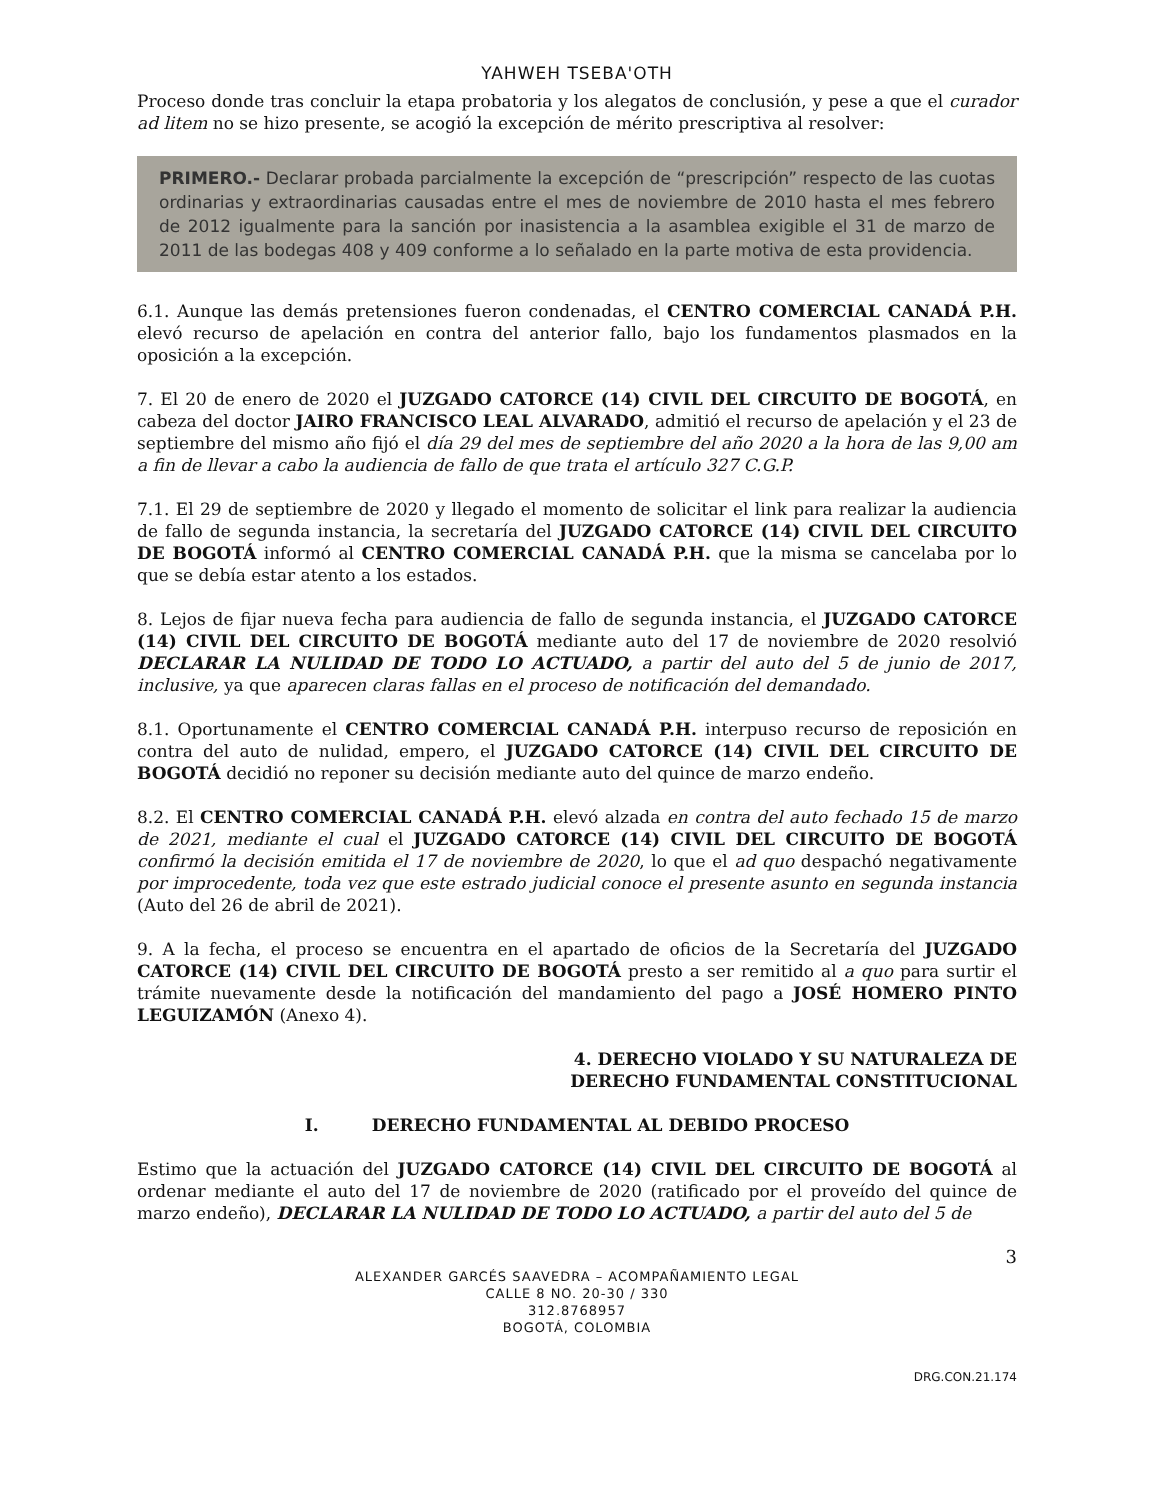YAHWEH TSEBA'OTH
Proceso donde tras concluir la etapa probatoria y los alegatos de conclusión, y pese a que el curador ad litem no se hizo presente, se acogió la excepción de mérito prescriptiva al resolver:
PRIMERO.- Declarar probada parcialmente la excepción de “prescripción” respecto de las cuotas ordinarias y extraordinarias causadas entre el mes de noviembre de 2010 hasta el mes febrero de 2012 igualmente para la sanción por inasistencia a la asamblea exigible el 31 de marzo de 2011 de las bodegas 408 y 409 conforme a lo señalado en la parte motiva de esta providencia.
6.1. Aunque las demás pretensiones fueron condenadas, el CENTRO COMERCIAL CANADÁ P.H. elevó recurso de apelación en contra del anterior fallo, bajo los fundamentos plasmados en la oposición a la excepción.
7. El 20 de enero de 2020 el JUZGADO CATORCE (14) CIVIL DEL CIRCUITO DE BOGOTÁ, en cabeza del doctor JAIRO FRANCISCO LEAL ALVARADO, admitió el recurso de apelación y el 23 de septiembre del mismo año fijó el día 29 del mes de septiembre del año 2020 a la hora de las 9,00 am a fin de llevar a cabo la audiencia de fallo de que trata el artículo 327 C.G.P.
7.1. El 29 de septiembre de 2020 y llegado el momento de solicitar el link para realizar la audiencia de fallo de segunda instancia, la secretaría del JUZGADO CATORCE (14) CIVIL DEL CIRCUITO DE BOGOTÁ informó al CENTRO COMERCIAL CANADÁ P.H. que la misma se cancelaba por lo que se debía estar atento a los estados.
8. Lejos de fijar nueva fecha para audiencia de fallo de segunda instancia, el JUZGADO CATORCE (14) CIVIL DEL CIRCUITO DE BOGOTÁ mediante auto del 17 de noviembre de 2020 resolvió DECLARAR LA NULIDAD DE TODO LO ACTUADO, a partir del auto del 5 de junio de 2017, inclusive, ya que aparecen claras fallas en el proceso de notificación del demandado.
8.1. Oportunamente el CENTRO COMERCIAL CANADÁ P.H. interpuso recurso de reposición en contra del auto de nulidad, empero, el JUZGADO CATORCE (14) CIVIL DEL CIRCUITO DE BOGOTÁ decidió no reponer su decisión mediante auto del quince de marzo endeño.
8.2. El CENTRO COMERCIAL CANADÁ P.H. elevó alzada en contra del auto fechado 15 de marzo de 2021, mediante el cual el JUZGADO CATORCE (14) CIVIL DEL CIRCUITO DE BOGOTÁ confirmó la decisión emitida el 17 de noviembre de 2020, lo que el ad quo despachó negativamente por improcedente, toda vez que este estrado judicial conoce el presente asunto en segunda instancia (Auto del 26 de abril de 2021).
9. A la fecha, el proceso se encuentra en el apartado de oficios de la Secretaría del JUZGADO CATORCE (14) CIVIL DEL CIRCUITO DE BOGOTÁ presto a ser remitido al a quo para surtir el trámite nuevamente desde la notificación del mandamiento del pago a JOSÉ HOMERO PINTO LEGUIZAMÓN (Anexo 4).
4. DERECHO VIOLADO Y SU NATURALEZA DE
DERECHO FUNDAMENTAL CONSTITUCIONAL
I. DERECHO FUNDAMENTAL AL DEBIDO PROCESO
Estimo que la actuación del JUZGADO CATORCE (14) CIVIL DEL CIRCUITO DE BOGOTÁ al ordenar mediante el auto del 17 de noviembre de 2020 (ratificado por el proveído del quince de marzo endeño), DECLARAR LA NULIDAD DE TODO LO ACTUADO, a partir del auto del 5 de
3
ALEXANDER GARCÉS SAAVEDRA – ACOMPAÑAMIENTO LEGAL
CALLE 8 NO. 20-30 / 330
312.8768957
BOGOTÁ, COLOMBIA
DRG.CON.21.174